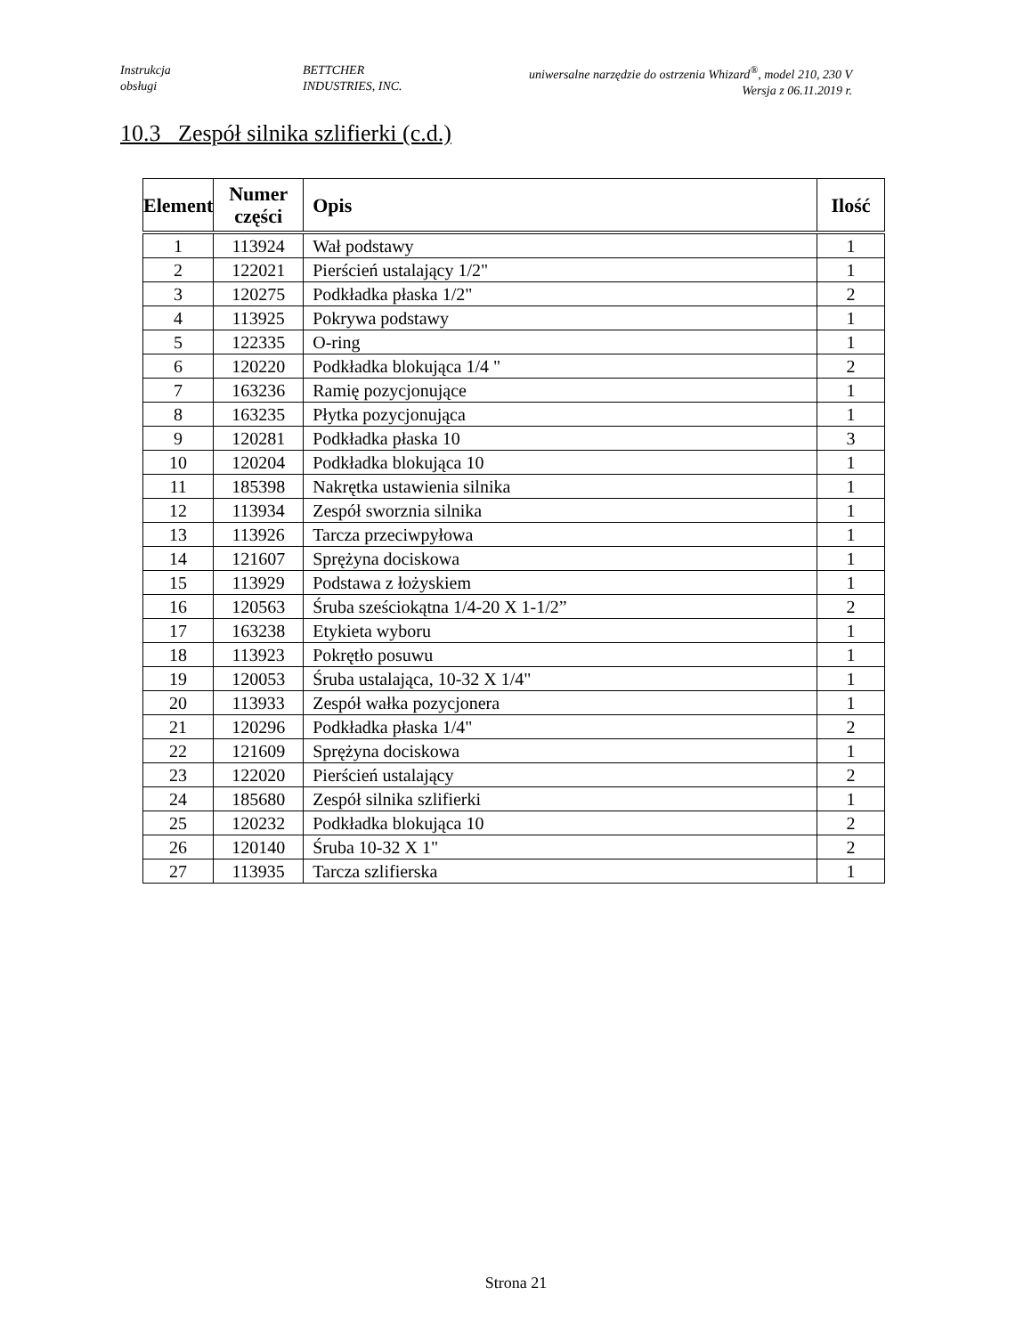Instrukcja
obsługi
BETTCHER
INDUSTRIES, INC.
uniwersalne narzędzie do ostrzenia Whizard<sup>®</sup>, model 210, 230 V
Wersja z 06.11.2019 r.
10.3 Zespół silnika szlifierki (c.d.)
| Element | Numer części | Opis | Ilość |
| --- | --- | --- | --- |
| 1 | 113924 | Wał podstawy | 1 |
| 2 | 122021 | Pierścień ustalający 1/2" | 1 |
| 3 | 120275 | Podkładka płaska 1/2" | 2 |
| 4 | 113925 | Pokrywa podstawy | 1 |
| 5 | 122335 | O-ring | 1 |
| 6 | 120220 | Podkładka blokująca 1/4 " | 2 |
| 7 | 163236 | Ramię pozycjonujące | 1 |
| 8 | 163235 | Płytka pozycjonująca | 1 |
| 9 | 120281 | Podkładka płaska 10 | 3 |
| 10 | 120204 | Podkładka blokująca 10 | 1 |
| 11 | 185398 | Nakrętka ustawienia silnika | 1 |
| 12 | 113934 | Zespół sworznia silnika | 1 |
| 13 | 113926 | Tarcza przeciwpyłowa | 1 |
| 14 | 121607 | Sprężyna dociskowa | 1 |
| 15 | 113929 | Podstawa z łożyskiem | 1 |
| 16 | 120563 | Śruba sześciokątna 1/4-20 X 1-1/2” | 2 |
| 17 | 163238 | Etykieta wyboru | 1 |
| 18 | 113923 | Pokrętło posuwu | 1 |
| 19 | 120053 | Śruba ustalająca, 10-32 X 1/4" | 1 |
| 20 | 113933 | Zespół wałka pozycjonera | 1 |
| 21 | 120296 | Podkładka płaska 1/4" | 2 |
| 22 | 121609 | Sprężyna dociskowa | 1 |
| 23 | 122020 | Pierścień ustalający | 2 |
| 24 | 185680 | Zespół silnika szlifierki | 1 |
| 25 | 120232 | Podkładka blokująca 10 | 2 |
| 26 | 120140 | Śruba 10-32 X 1" | 2 |
| 27 | 113935 | Tarcza szlifierska | 1 |
Strona 21